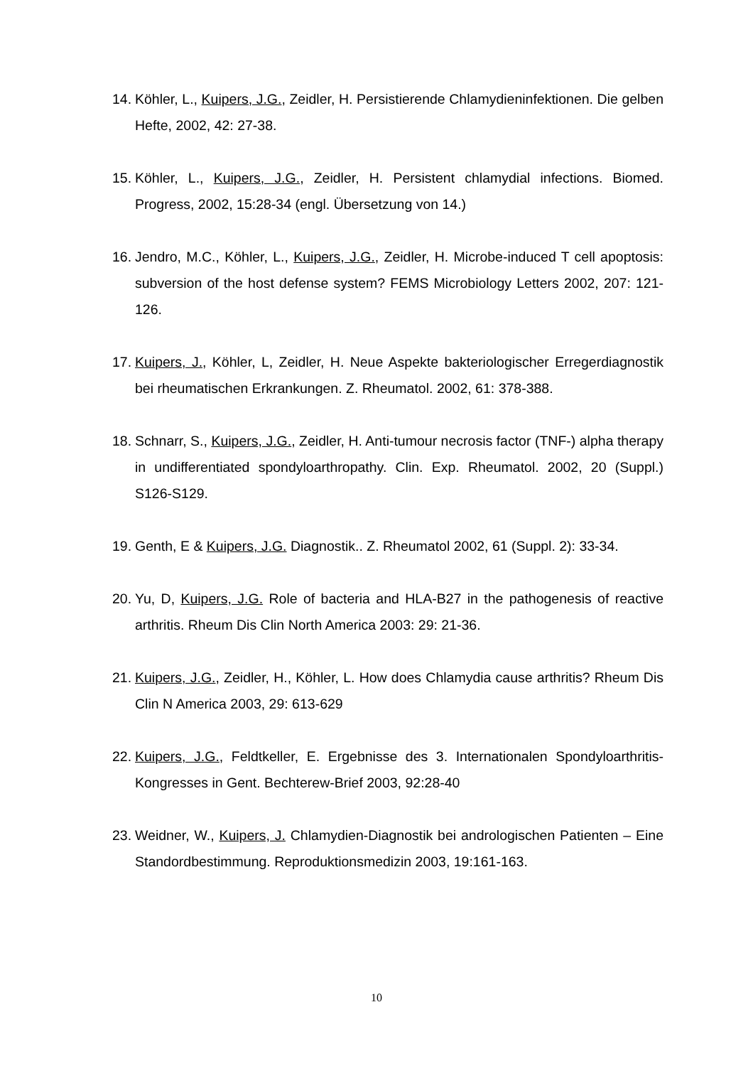14. Köhler, L., Kuipers, J.G., Zeidler, H. Persistierende Chlamydieninfektionen. Die gelben Hefte, 2002, 42: 27-38.
15. Köhler, L., Kuipers, J.G., Zeidler, H. Persistent chlamydial infections. Biomed. Progress, 2002, 15:28-34 (engl. Übersetzung von 14.)
16. Jendro, M.C., Köhler, L., Kuipers, J.G., Zeidler, H. Microbe-induced T cell apoptosis: subversion of the host defense system? FEMS Microbiology Letters 2002, 207: 121-126.
17. Kuipers, J., Köhler, L, Zeidler, H. Neue Aspekte bakteriologischer Erregerdiagnostik bei rheumatischen Erkrankungen. Z. Rheumatol. 2002, 61: 378-388.
18. Schnarr, S., Kuipers, J.G., Zeidler, H. Anti-tumour necrosis factor (TNF-) alpha therapy in undifferentiated spondyloarthropathy. Clin. Exp. Rheumatol. 2002, 20 (Suppl.) S126-S129.
19. Genth, E & Kuipers, J.G. Diagnostik.. Z. Rheumatol 2002, 61 (Suppl. 2): 33-34.
20. Yu, D, Kuipers, J.G. Role of bacteria and HLA-B27 in the pathogenesis of reactive arthritis. Rheum Dis Clin North America 2003: 29: 21-36.
21. Kuipers, J.G., Zeidler, H., Köhler, L. How does Chlamydia cause arthritis? Rheum Dis Clin N America 2003, 29: 613-629
22. Kuipers, J.G., Feldtkeller, E. Ergebnisse des 3. Internationalen Spondyloarthritis-Kongresses in Gent. Bechterew-Brief 2003, 92:28-40
23. Weidner, W., Kuipers, J. Chlamydien-Diagnostik bei andrologischen Patienten – Eine Standordbestimmung. Reproduktionsmedizin 2003, 19:161-163.
10